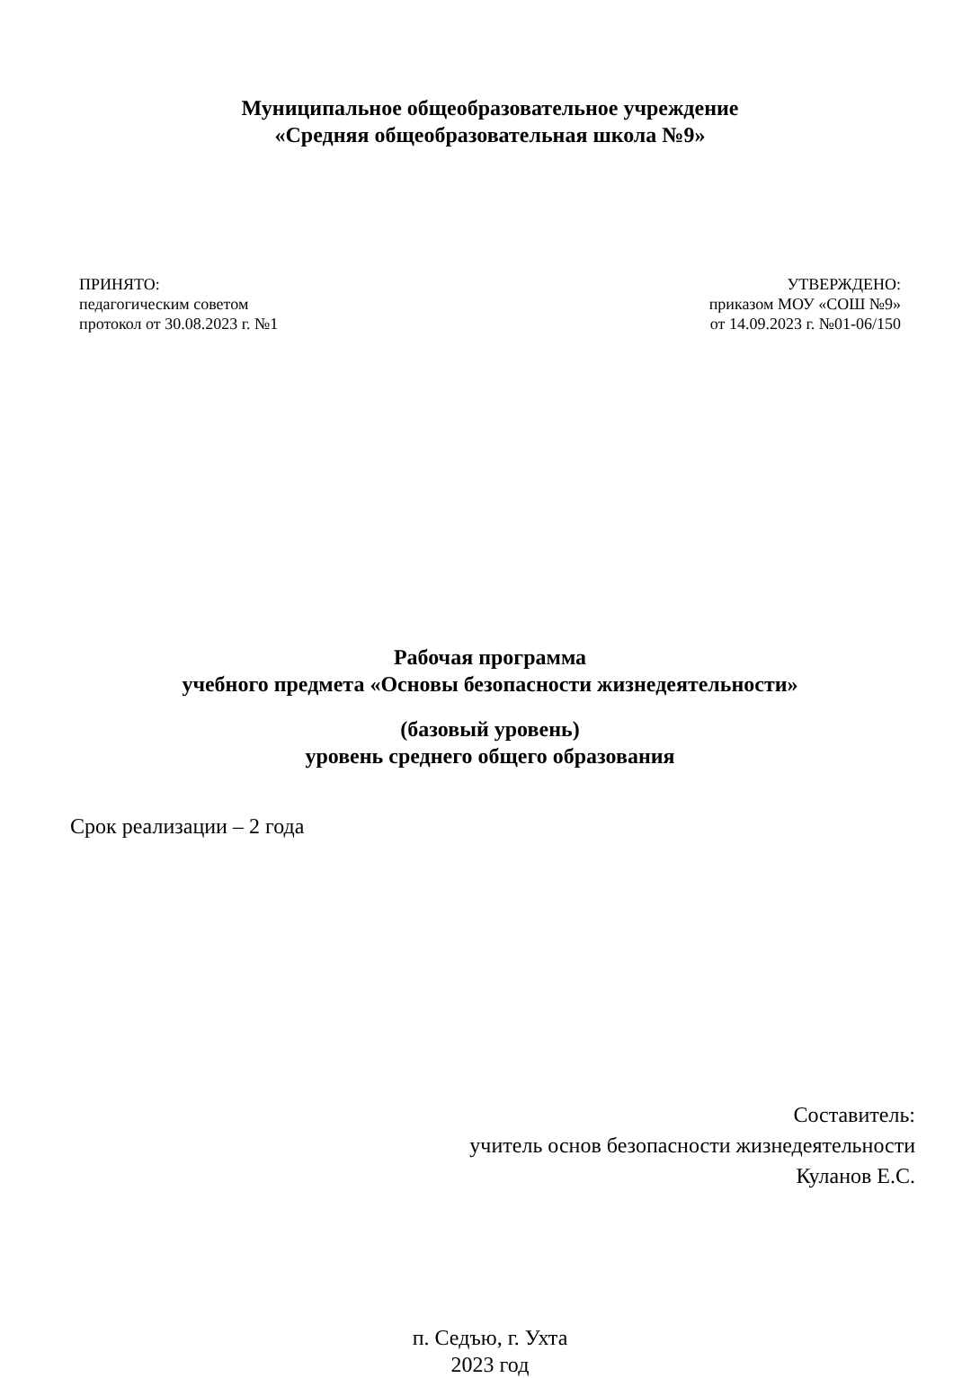Муниципальное общеобразовательное учреждение
«Средняя общеобразовательная школа №9»
ПРИНЯТО:
педагогическим советом
протокол от 30.08.2023 г. №1
УТВЕРЖДЕНО:
приказом МОУ «СОШ №9»
от 14.09.2023 г. №01-06/150
Рабочая программа
учебного предмета «Основы безопасности жизнедеятельности»
(базовый уровень)
уровень среднего общего образования
Срок реализации – 2 года
Составитель:
учитель основ безопасности жизнедеятельности
Куланов Е.С.
п. Седъю, г. Ухта
2023 год